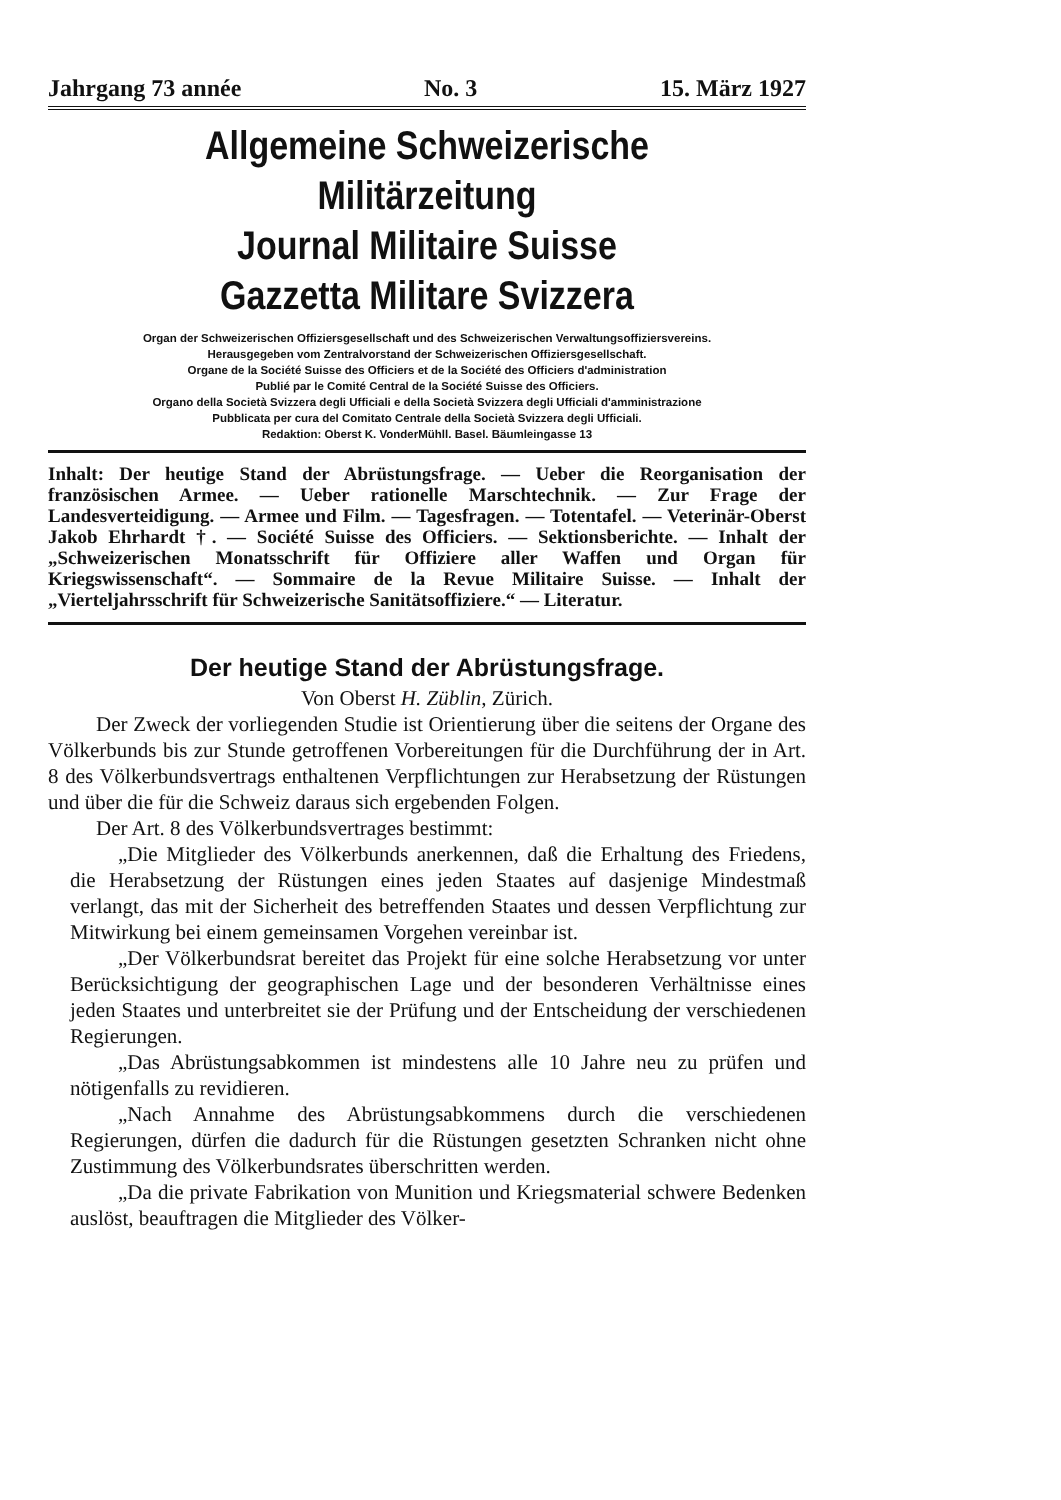Jahrgang 73 année No. 3 15. März 1927
Allgemeine Schweizerische Militärzeitung
Journal Militaire Suisse
Gazzetta Militare Svizzera
Organ der Schweizerischen Offiziersgesellschaft und des Schweizerischen Verwaltungsoffiziersvereins.
Herausgegeben vom Zentralvorstand der Schweizerischen Offiziersgesellschaft.
Organe de la Société Suisse des Officiers et de la Société des Officiers d'administration
Publié par le Comité Central de la Société Suisse des Officiers.
Organo della Società Svizzera degli Ufficiali e della Società Svizzera degli Ufficiali d'amministrazione
Pubblicata per cura del Comitato Centrale della Società Svizzera degli Ufficiali.
Redaktion: Oberst K. VonderMühll. Basel. Bäumleingasse 13
Inhalt: Der heutige Stand der Abrüstungsfrage. — Ueber die Reorganisation der französischen Armee. — Ueber rationelle Marschtechnik. — Zur Frage der Landesverteidigung. — Armee und Film. — Tagesfragen. — Totentafel. — Veterinär-Oberst Jakob Ehrhardt †. — Société Suisse des Officiers. — Sektionsberichte. — Inhalt der „Schweizerischen Monatsschrift für Offiziere aller Waffen und Organ für Kriegswissenschaft“. — Sommaire de la Revue Militaire Suisse. — Inhalt der „Vierteljahrsschrift für Schweizerische Sanitätsoffiziere.“ — Literatur.
Der heutige Stand der Abrüstungsfrage.
Von Oberst H. Züblin, Zürich.
Der Zweck der vorliegenden Studie ist Orientierung über die seitens der Organe des Völkerbunds bis zur Stunde getroffenen Vorbereitungen für die Durchführung der in Art. 8 des Völkerbundsvertrags enthaltenen Verpflichtungen zur Herabsetzung der Rüstungen und über die für die Schweiz daraus sich ergebenden Folgen.
Der Art. 8 des Völkerbundsvertrages bestimmt:
„Die Mitglieder des Völkerbunds anerkennen, daß die Erhaltung des Friedens, die Herabsetzung der Rüstungen eines jeden Staates auf dasjenige Mindestmaß verlangt, das mit der Sicherheit des betreffenden Staates und dessen Verpflichtung zur Mitwirkung bei einem gemeinsamen Vorgehen vereinbar ist.
„Der Völkerbundsrat bereitet das Projekt für eine solche Herabsetzung vor unter Berücksichtigung der geographischen Lage und der besonderen Verhältnisse eines jeden Staates und unterbreitet sie der Prüfung und der Entscheidung der verschiedenen Regierungen.
„Das Abrüstungsabkommen ist mindestens alle 10 Jahre neu zu prüfen und nötigenfalls zu revidieren.
„Nach Annahme des Abrüstungsabkommens durch die verschiedenen Regierungen, dürfen die dadurch für die Rüstungen gesetzten Schranken nicht ohne Zustimmung des Völkerbundsrates überschritten werden.
„Da die private Fabrikation von Munition und Kriegsmaterial schwere Bedenken auslöst, beauftragen die Mitglieder des Völker-